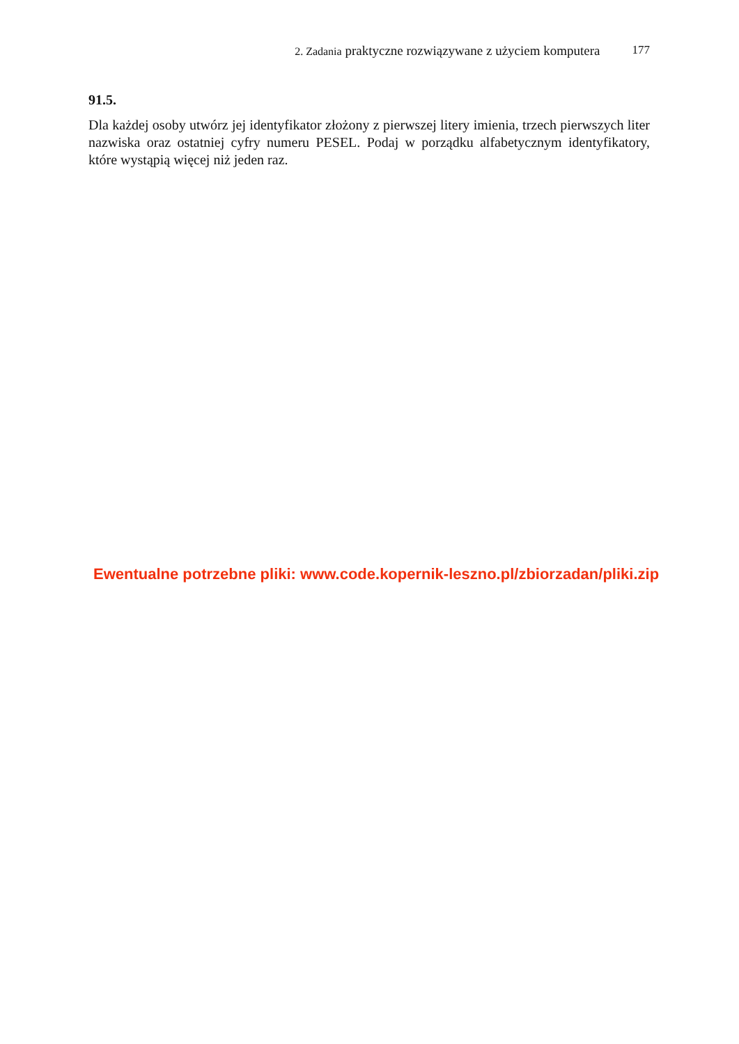2. Zadania praktyczne rozwiązywane z użyciem komputera 177
91.5.
Dla każdej osoby utwórz jej identyfikator złożony z pierwszej litery imienia, trzech pierwszych liter nazwiska oraz ostatniej cyfry numeru PESEL. Podaj w porządku alfabetycznym identyfikatory, które wystąpią więcej niż jeden raz.
Ewentualne potrzebne pliki: www.code.kopernik-leszno.pl/zbiorzadan/pliki.zip